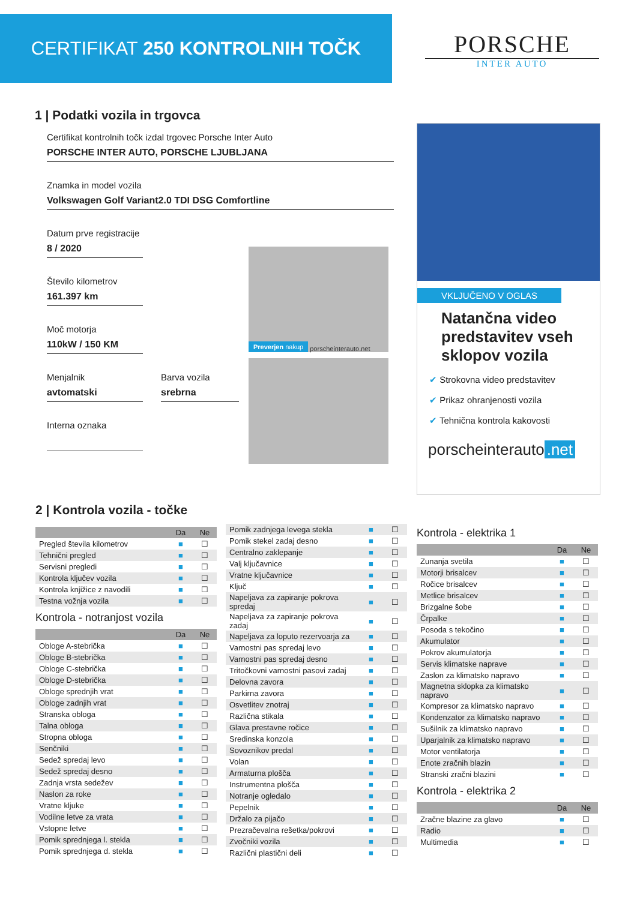CERTIFIKAT 250 KONTROLNIH TOČK
PORSCHE
INTER AUTO
1 | Podatki vozila in trgovca
Certifikat kontrolnih točk izdal trgovec Porsche Inter Auto
PORSCHE INTER AUTO, PORSCHE LJUBLJANA
Znamka in model vozila
Volkswagen Golf Variant2.0 TDI DSG Comfortline
Datum prve registracije
8 / 2020
Število kilometrov
161.397 km
Moč motorja
110kW / 150 KM
Menjalnik
avtomatski
Barva vozila
srebrna
Interna oznaka
Preverjen nakup porscheinterauto.net
VKLJUČENO V OGLAS
Natančna video predstavitev vseh sklopov vozila
✔ Strokovna video predstavitev
✔ Prikaz ohranjenosti vozila
✔ Tehnična kontrola kakovosti
porscheinterauto.net
2 | Kontrola vozila - točke
| | Da | Ne |
| --- | --- | --- |
| Pregled števila kilometrov | ■ | ☐ |
| Tehnični pregled | ■ | ☐ |
| Servisni pregledi | ■ | ☐ |
| Kontrola ključev vozila | ■ | ☐ |
| Kontrola knjižice z navodili | ■ | ☐ |
| Testna vožnja vozila | ■ | ☐ |
Kontrola - notranjost vozila
| | Da | Ne |
| --- | --- | --- |
| Obloge A-stebrička | ■ | ☐ |
| Obloge B-stebrička | ■ | ☐ |
| Obloge C-stebrička | ■ | ☐ |
| Obloge D-stebrička | ■ | ☐ |
| Obloge sprednjih vrat | ■ | ☐ |
| Obloge zadnjih vrat | ■ | ☐ |
| Stranska obloga | ■ | ☐ |
| Talna obloga | ■ | ☐ |
| Stropna obloga | ■ | ☐ |
| Senčniki | ■ | ☐ |
| Sedež spredaj levo | ■ | ☐ |
| Sedež spredaj desno | ■ | ☐ |
| Zadnja vrsta sedežev | ■ | ☐ |
| Naslon za roke | ■ | ☐ |
| Vratne kljuke | ■ | ☐ |
| Vodilne letve za vrata | ■ | ☐ |
| Vstopne letve | ■ | ☐ |
| Pomik sprednjega l. stekla | ■ | ☐ |
| Pomik sprednjega d. stekla | ■ | ☐ |
| Pomik zadnjega levega stekla | ■ | ☐ |
| Pomik stekel zadaj desno | ■ | ☐ |
| Centralno zaklepanje | ■ | ☐ |
| Valj ključavnice | ■ | ☐ |
| Vratne ključavnice | ■ | ☐ |
| Ključ | ■ | ☐ |
| Napeljava za zapiranje pokrova spredaj | ■ | ☐ |
| Napeljava za zapiranje pokrova zadaj | ■ | ☐ |
| Napeljava za loputo rezervoarja za | ■ | ☐ |
| Varnostni pas spredaj levo | ■ | ☐ |
| Varnostni pas spredaj desno | ■ | ☐ |
| Tritočkovni varnostni pasovi zadaj | ■ | ☐ |
| Delovna zavora | ■ | ☐ |
| Parkirna zavora | ■ | ☐ |
| Osvetlitev znotraj | ■ | ☐ |
| Različna stikala | ■ | ☐ |
| Glava prestavne ročice | ■ | ☐ |
| Sredinska konzola | ■ | ☐ |
| Sovoznikov predal | ■ | ☐ |
| Volan | ■ | ☐ |
| Armaturna plošča | ■ | ☐ |
| Instrumentna plošča | ■ | ☐ |
| Notranje ogledalo | ■ | ☐ |
| Pepelnik | ■ | ☐ |
| Držalo za pijačo | ■ | ☐ |
| Prezračevalna rešetka/pokrovi | ■ | ☐ |
| Zvočniki vozila | ■ | ☐ |
| Različni plastični deli | ■ | ☐ |
Kontrola - elektrika 1
| | Da | Ne |
| --- | --- | --- |
| Zunanja svetila | ■ | ☐ |
| Motorji brisalcev | ■ | ☐ |
| Ročice brisalcev | ■ | ☐ |
| Metlice brisalcev | ■ | ☐ |
| Brizgalne šobe | ■ | ☐ |
| Črpalke | ■ | ☐ |
| Posoda s tekočino | ■ | ☐ |
| Akumulator | ■ | ☐ |
| Pokrov akumulatorja | ■ | ☐ |
| Servis klimatske naprave | ■ | ☐ |
| Zaslon za klimatsko napravo | ■ | ☐ |
| Magnetna sklopka za klimatsko napravo | ■ | ☐ |
| Kompresor za klimatsko napravo | ■ | ☐ |
| Kondenzator za klimatsko napravo | ■ | ☐ |
| Sušilnik za klimatsko napravo | ■ | ☐ |
| Uparjalnik za klimatsko napravo | ■ | ☐ |
| Motor ventilatorja | ■ | ☐ |
| Enote zračnih blazin | ■ | ☐ |
| Stranski zračni blazini | ■ | ☐ |
Kontrola - elektrika 2
| | Da | Ne |
| --- | --- | --- |
| Zračne blazine za glavo | ■ | ☐ |
| Radio | ■ | ☐ |
| Multimedia | ■ | ☐ |